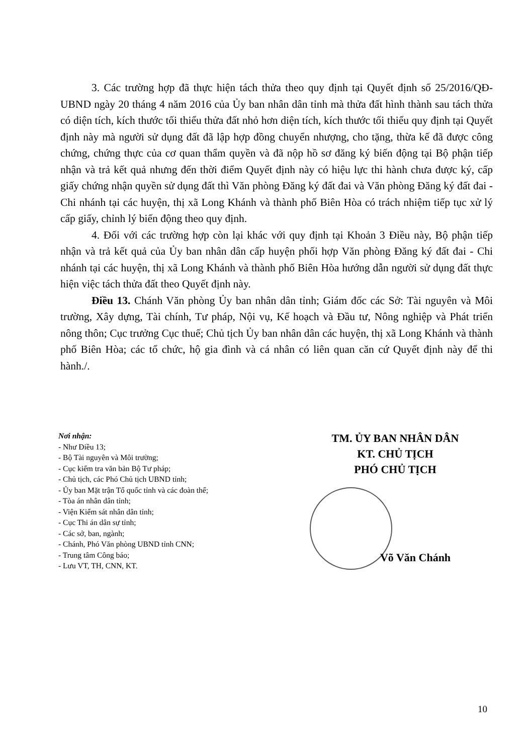3. Các trường hợp đã thực hiện tách thửa theo quy định tại Quyết định số 25/2016/QĐ-UBND ngày 20 tháng 4 năm 2016 của Ủy ban nhân dân tỉnh mà thửa đất hình thành sau tách thửa có diện tích, kích thước tối thiểu thửa đất nhỏ hơn diện tích, kích thước tối thiểu quy định tại Quyết định này mà người sử dụng đất đã lập hợp đồng chuyển nhượng, cho tặng, thừa kế đã được công chứng, chứng thực của cơ quan thẩm quyền và đã nộp hồ sơ đăng ký biến động tại Bộ phận tiếp nhận và trả kết quả nhưng đến thời điểm Quyết định này có hiệu lực thi hành chưa được ký, cấp giấy chứng nhận quyền sử dụng đất thì Văn phòng Đăng ký đất đai và Văn phòng Đăng ký đất đai - Chi nhánh tại các huyện, thị xã Long Khánh và thành phố Biên Hòa có trách nhiệm tiếp tục xử lý cấp giấy, chỉnh lý biến động theo quy định.
4. Đối với các trường hợp còn lại khác với quy định tại Khoản 3 Điều này, Bộ phận tiếp nhận và trả kết quả của Ủy ban nhân dân cấp huyện phối hợp Văn phòng Đăng ký đất đai - Chi nhánh tại các huyện, thị xã Long Khánh và thành phố Biên Hòa hướng dẫn người sử dụng đất thực hiện việc tách thửa đất theo Quyết định này.
Điều 13. Chánh Văn phòng Ủy ban nhân dân tỉnh; Giám đốc các Sở: Tài nguyên và Môi trường, Xây dựng, Tài chính, Tư pháp, Nội vụ, Kế hoạch và Đầu tư, Nông nghiệp và Phát triển nông thôn; Cục trưởng Cục thuế; Chủ tịch Ủy ban nhân dân các huyện, thị xã Long Khánh và thành phố Biên Hòa; các tổ chức, hộ gia đình và cá nhân có liên quan căn cứ Quyết định này để thi hành./.
Nơi nhận:
- Như Điều 13;
- Bộ Tài nguyên và Môi trường;
- Cục kiểm tra văn bản Bộ Tư pháp;
- Chủ tịch, các Phó Chủ tịch UBND tỉnh;
- Ủy ban Mặt trận Tổ quốc tỉnh và các đoàn thể;
- Tòa án nhân dân tỉnh;
- Viện Kiểm sát nhân dân tỉnh;
- Cục Thi án dân sự tỉnh;
- Các sở, ban, ngành;
- Chánh, Phó Văn phòng UBND tỉnh CNN;
- Trung tâm Công báo;
- Lưu VT, TH, CNN, KT.
TM. ỦY BAN NHÂN DÂN
KT. CHỦ TỊCH
PHÓ CHỦ TỊCH
Võ Văn Chánh
10